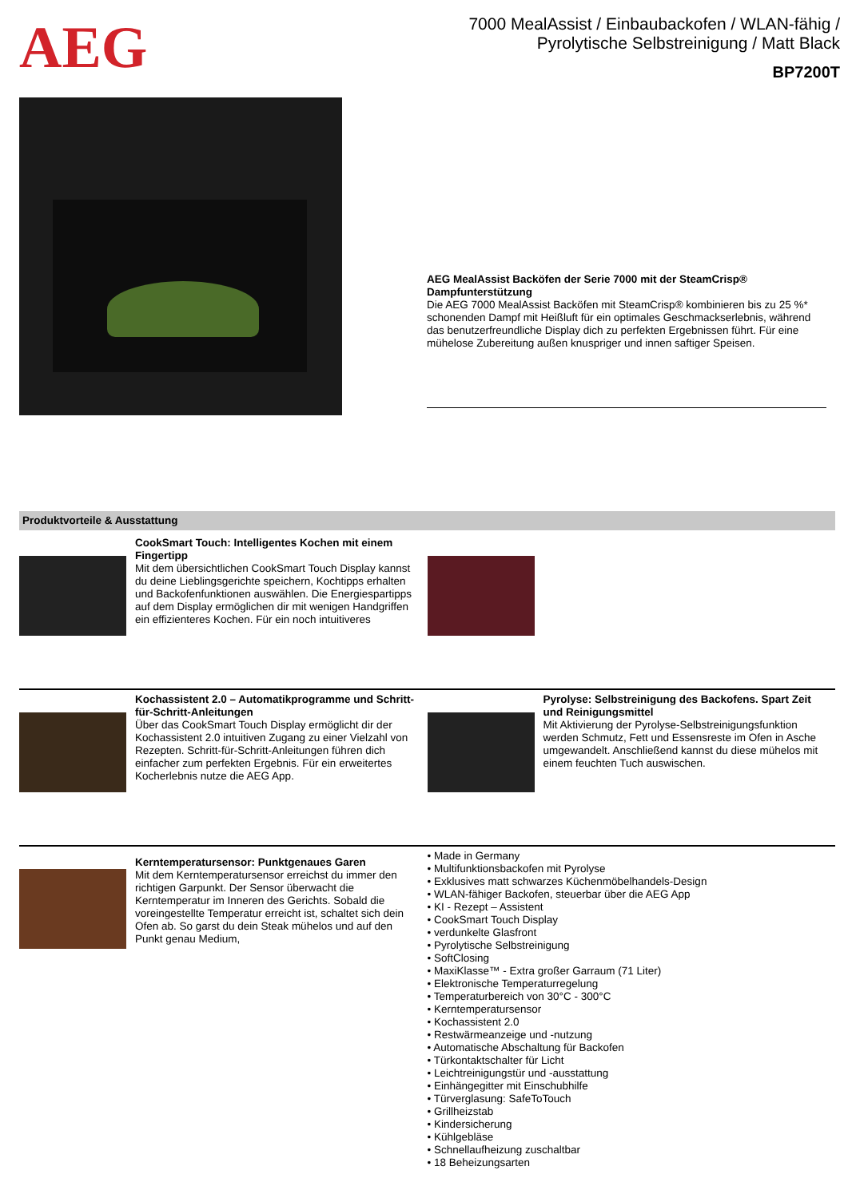AEG
7000 MealAssist / Einbaubackofen / WLAN-fähig / Pyrolytische Selbstreinigung / Matt Black
BP7200T
AEG MealAssist Backöfen der Serie 7000 mit der SteamCrisp® Dampfunterstützung
Die AEG 7000 MealAssist Backöfen mit SteamCrisp® kombinieren bis zu 25 %* schonenden Dampf mit Heißluft für ein optimales Geschmackserlebnis, während das benutzerfreundliche Display dich zu perfekten Ergebnissen führt. Für eine mühelose Zubereitung außen knuspriger und innen saftiger Speisen.
Produktvorteile & Ausstattung
CookSmart Touch: Intelligentes Kochen mit einem Fingertipp
Mit dem übersichtlichen CookSmart Touch Display kannst du deine Lieblingsgerichte speichern, Kochtipps erhalten und Backofenfunktionen auswählen. Die Energiespartipps auf dem Display ermöglichen dir mit wenigen Handgriffen ein effizienteres Kochen. Für ein noch intuitiveres
Kochassistent 2.0 – Automatikprogramme und Schritt-für-Schritt-Anleitungen
Über das CookSmart Touch Display ermöglicht dir der Kochassistent 2.0 intuitiven Zugang zu einer Vielzahl von Rezepten. Schritt-für-Schritt-Anleitungen führen dich einfacher zum perfekten Ergebnis. Für ein erweitertes Kocherlebnis nutze die AEG App.
Pyrolyse: Selbstreinigung des Backofens. Spart Zeit und Reinigungsmittel
Mit Aktivierung der Pyrolyse-Selbstreinigungsfunktion werden Schmutz, Fett und Essensreste im Ofen in Asche umgewandelt. Anschließend kannst du diese mühelos mit einem feuchten Tuch auswischen.
Kerntemperatursensor: Punktgenaues Garen
Mit dem Kerntemperatursensor erreichst du immer den richtigen Garpunkt. Der Sensor überwacht die Kerntemperatur im Inneren des Gerichts. Sobald die voreingestellte Temperatur erreicht ist, schaltet sich dein Ofen ab. So garst du dein Steak mühelos und auf den Punkt genau Medium,
• Made in Germany
• Multifunktionsbackofen mit Pyrolyse
• Exklusives matt schwarzes Küchenmöbelhandels-Design
• WLAN-fähiger Backofen, steuerbar über die AEG App
• KI - Rezept – Assistent
• CookSmart Touch Display
• verdunkelte Glasfront
• Pyrolytische Selbstreinigung
• SoftClosing
• MaxiKlasse™ - Extra großer Garraum (71 Liter)
• Elektronische Temperaturregelung
• Temperaturbereich von 30°C - 300°C
• Kerntemperatursensor
• Kochassistent 2.0
• Restwärmeanzeige und -nutzung
• Automatische Abschaltung für Backofen
• Türkontaktschalter für Licht
• Leichtreinigungstür und -ausstattung
• Einhängegitter mit Einschubhilfe
• Türverglasung: SafeToTouch
• Grillheizstab
• Kindersicherung
• Kühlgebläse
• Schnellaufheizung zuschaltbar
• 18 Beheizungsarten